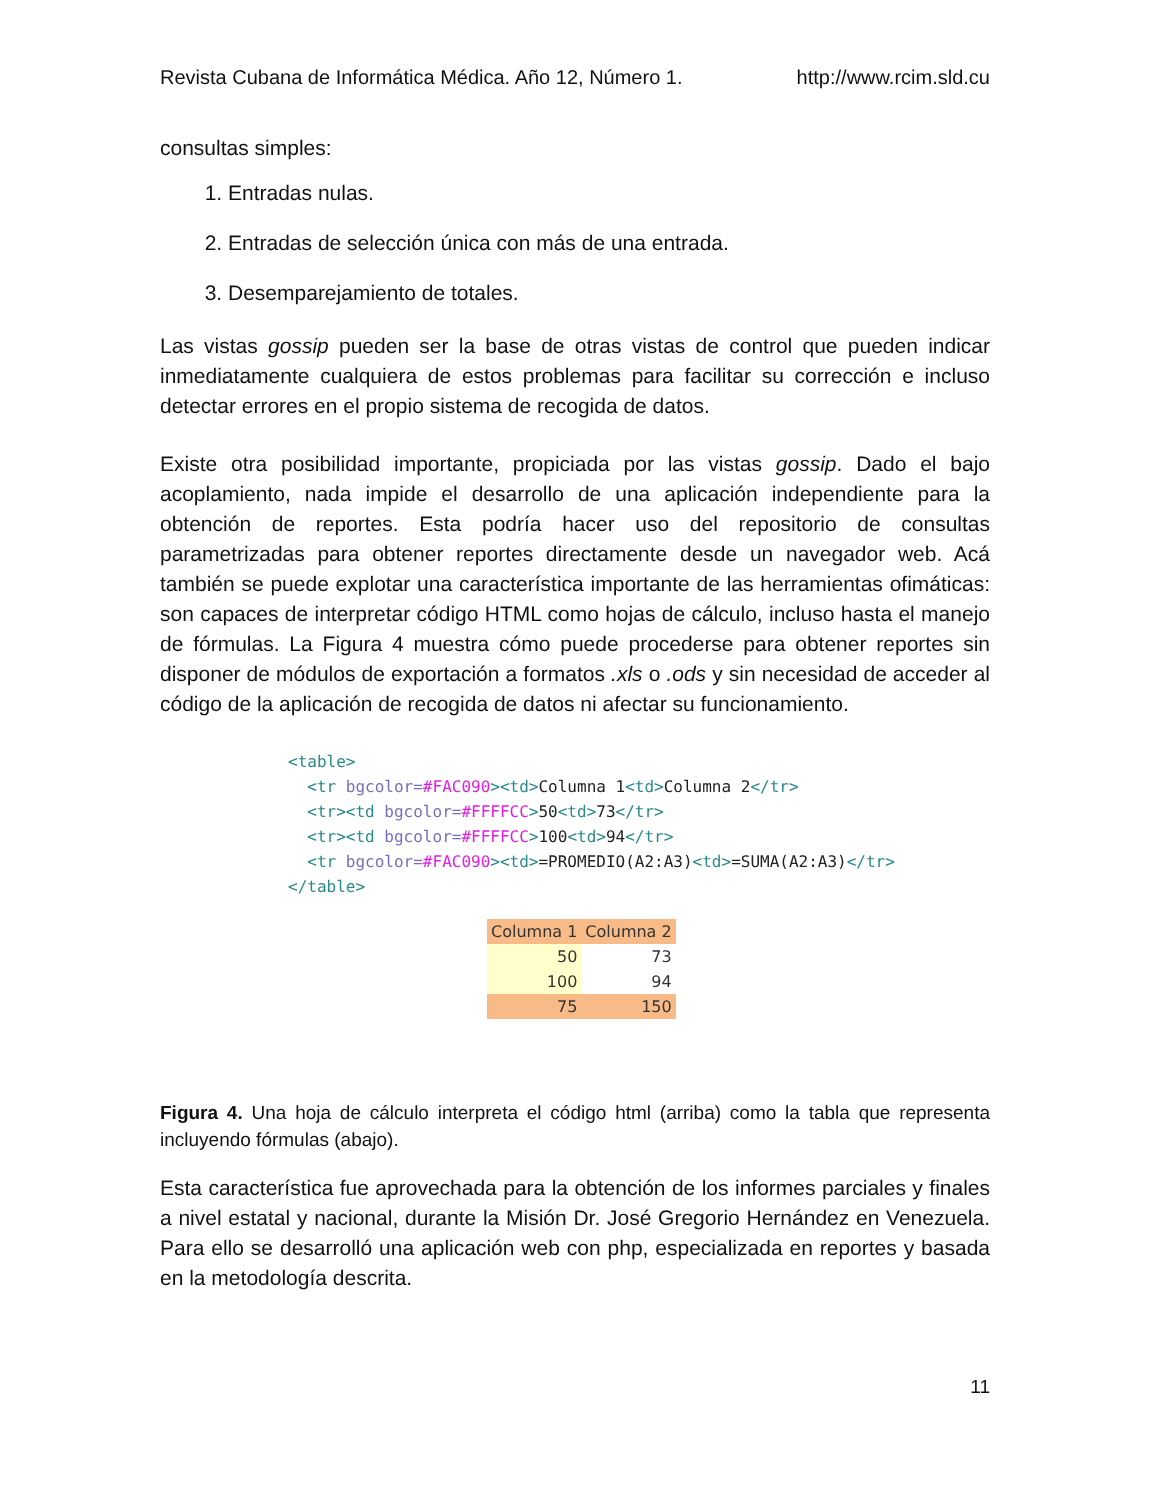Revista Cubana de Informática Médica. Año 12, Número 1. http://www.rcim.sld.cu
consultas simples:
1. Entradas nulas.
2. Entradas de selección única con más de una entrada.
3. Desemparejamiento de totales.
Las vistas gossip pueden ser la base de otras vistas de control que pueden indicar inmediatamente cualquiera de estos problemas para facilitar su corrección e incluso detectar errores en el propio sistema de recogida de datos.
Existe otra posibilidad importante, propiciada por las vistas gossip. Dado el bajo acoplamiento, nada impide el desarrollo de una aplicación independiente para la obtención de reportes. Esta podría hacer uso del repositorio de consultas parametrizadas para obtener reportes directamente desde un navegador web. Acá también se puede explotar una característica importante de las herramientas ofimáticas: son capaces de interpretar código HTML como hojas de cálculo, incluso hasta el manejo de fórmulas. La Figura 4 muestra cómo puede procederse para obtener reportes sin disponer de módulos de exportación a formatos .xls o .ods y sin necesidad de acceder al código de la aplicación de recogida de datos ni afectar su funcionamiento.
<table> <tr bgcolor=#FAC090><td>Columna 1<td>Columna 2</tr> <tr><td bgcolor=#FFFFCC>50<td>73</tr> <tr><td bgcolor=#FFFFCC>100<td>94</tr> <tr bgcolor=#FAC090><td>=PROMEDIO(A2:A3)<td>=SUMA(A2:A3)</tr> </table>
| Columna 1 | Columna 2 |
| 50 | 73 |
| 100 | 94 |
| 75 | 150 |
Figura 4. Una hoja de cálculo interpreta el código html (arriba) como la tabla que representa incluyendo fórmulas (abajo).
Esta característica fue aprovechada para la obtención de los informes parciales y finales a nivel estatal y nacional, durante la Misión Dr. José Gregorio Hernández en Venezuela. Para ello se desarrolló una aplicación web con php, especializada en reportes y basada en la metodología descrita.
11